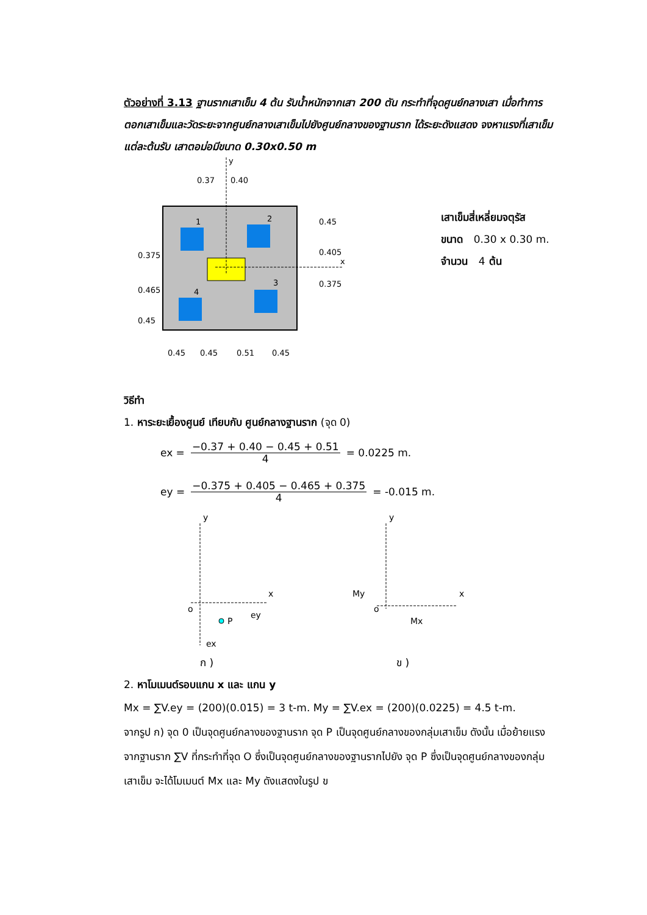ตัวอย่างที่ 3.13 ฐานรากเสาเข็ม 4 ต้น รับน้ำหนักจากเสา 200 ตัน กระทำที่จุดศูนย์กลางเสา เมื่อทำการตอกเสาเข็มและวัดระยะจากศูนย์กลางเสาเข็มไปยังศูนย์กลางของฐานราก ได้ระยะดังแสดง จงหาแรงที่เสาเข็มแต่ละต้นรับ เสาตอม่อมีขนาด 0.30x0.50 m
y
x
0.37
0.40
1
2
4
3
0.45
0.405
0.375
0.375
0.465
0.45
0.45
0.45
0.51
0.45
เสาเข็มสี่เหลี่ยมจตุรัส
ขนาด 0.30 x 0.30 m.
จำนวน 4 ต้น
วิธีทำ
1. หาระยะเยื้องศูนย์ เทียบกับ ศูนย์กลางฐานราก (จุด 0)
ex = −0.37 + 0.40 − 0.45 + 0.51
4 = 0.0225 m.
ey = −0.375 + 0.405 − 0.465 + 0.375
4 = -0.015 m.
y
x
o
P
ey
ex
y
x
My
o
Mx
ก ) ข )
2. หาโมเมนต์รอบแกน x และ แกน y
Mx = ∑V.ey = (200)(0.015) = 3 t-m. My = ∑V.ex = (200)(0.0225) = 4.5 t-m.
จากรูป ก) จุด 0 เป็นจุดศูนย์กลางของฐานราก จุด P เป็นจุดศูนย์กลางของกลุ่มเสาเข็ม ดังนั้น เมื่อย้ายแรงจากฐานราก ∑V ที่กระทำที่จุด O ซึ่งเป็นจุดศูนย์กลางของฐานรากไปยัง จุด P ซึ่งเป็นจุดศูนย์กลางของกลุ่มเสาเข็ม จะได้โมเมนต์ Mx และ My ดังแสดงในรูป ข